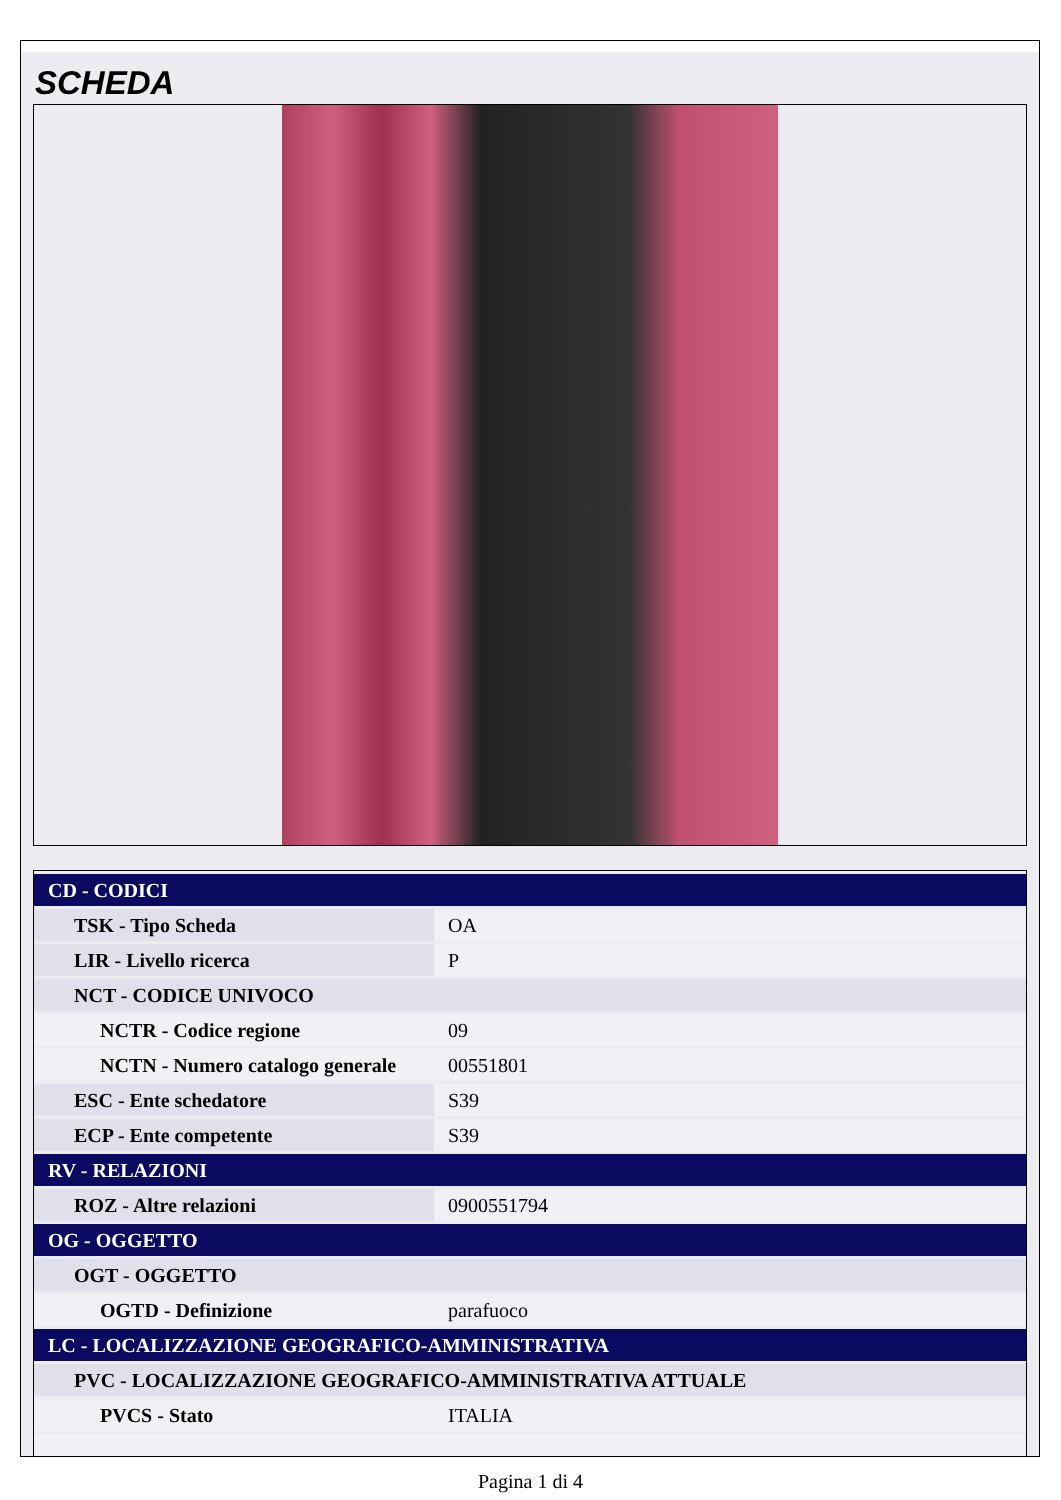SCHEDA
| CD - CODICI | |
| TSK - Tipo Scheda | OA |
| LIR - Livello ricerca | P |
| NCT - CODICE UNIVOCO | |
| NCTR - Codice regione | 09 |
| NCTN - Numero catalogo generale | 00551801 |
| ESC - Ente schedatore | S39 |
| ECP - Ente competente | S39 |
| RV - RELAZIONI | |
| ROZ - Altre relazioni | 0900551794 |
| OG - OGGETTO | |
| OGT - OGGETTO | |
| OGTD - Definizione | parafuoco |
| LC - LOCALIZZAZIONE GEOGRAFICO-AMMINISTRATIVA | |
| PVC - LOCALIZZAZIONE GEOGRAFICO-AMMINISTRATIVA ATTUALE | |
| PVCS - Stato | ITALIA |
Pagina 1 di 4